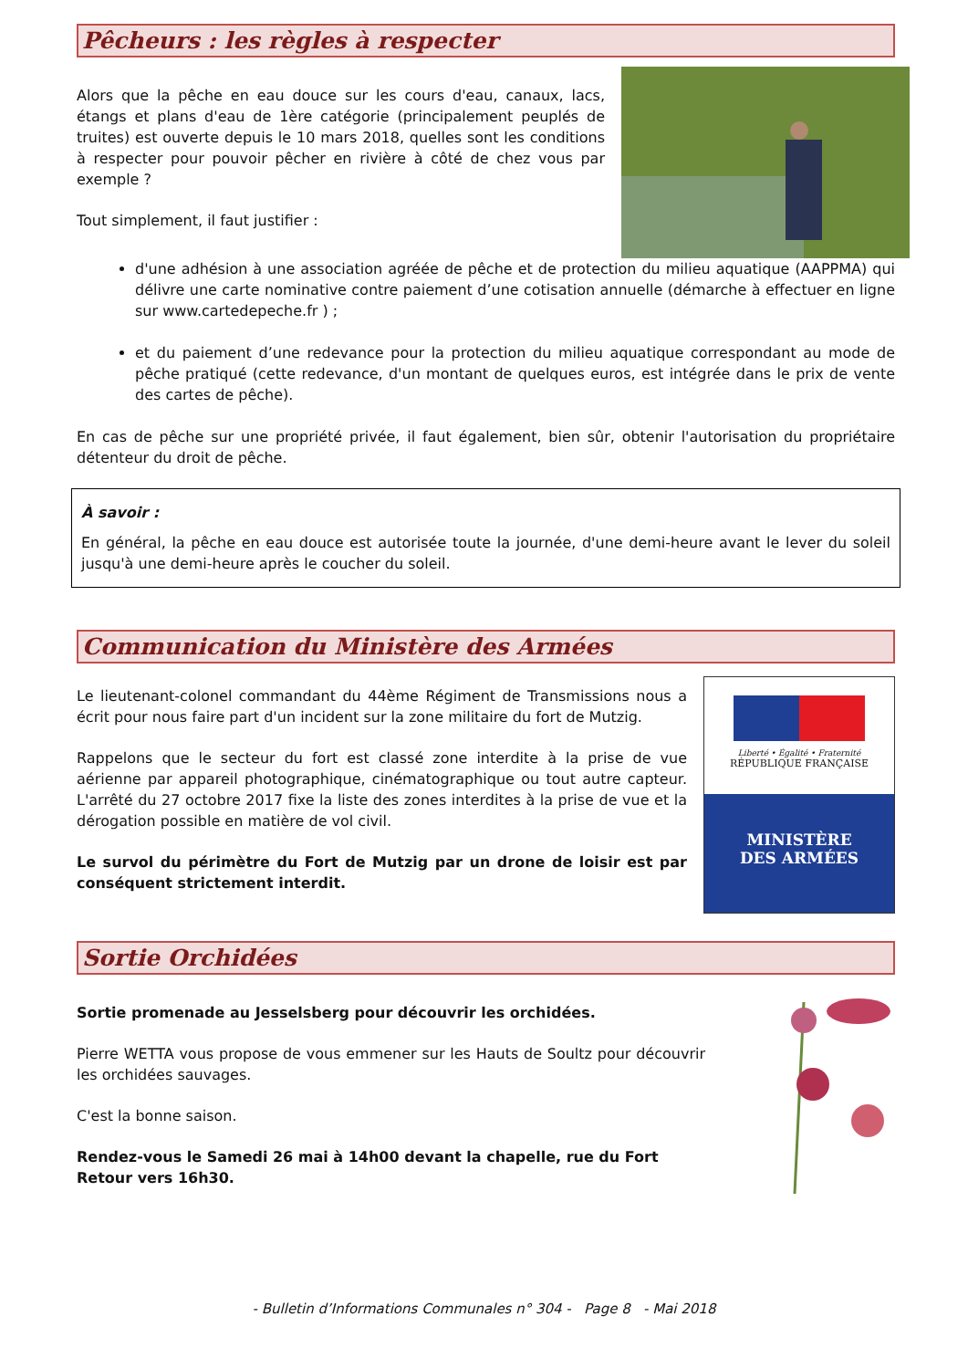Pêcheurs : les règles à respecter
Alors que la pêche en eau douce sur les cours d'eau, canaux, lacs, étangs et plans d'eau de 1ère catégorie (principalement peuplés de truites) est ouverte depuis le 10 mars 2018, quelles sont les conditions à respecter pour pouvoir pêcher en rivière à côté de chez vous par exemple ?
Tout simplement, il faut justifier :
d'une adhésion à une association agréée de pêche et de protection du milieu aquatique (AAPPMA) qui délivre une carte nominative contre paiement d’une cotisation annuelle (démarche à effectuer en ligne sur www.cartedepeche.fr ) ;
et du paiement d’une redevance pour la protection du milieu aquatique correspondant au mode de pêche pratiqué (cette redevance, d'un montant de quelques euros, est intégrée dans le prix de vente des cartes de pêche).
En cas de pêche sur une propriété privée, il faut également, bien sûr, obtenir l'autorisation du propriétaire détenteur du droit de pêche.
À savoir :
En général, la pêche en eau douce est autorisée toute la journée, d'une demi-heure avant le lever du soleil jusqu'à une demi-heure après le coucher du soleil.
Communication du Ministère des Armées
Le lieutenant-colonel commandant du 44ème Régiment de Transmissions nous a écrit pour nous faire part d'un incident sur la zone militaire du fort de Mutzig.
Rappelons que le secteur du fort est classé zone interdite à la prise de vue aérienne par appareil photographique, cinématographique ou tout autre capteur. L'arrêté du 27 octobre 2017 fixe la liste des zones interdites à la prise de vue et la dérogation possible en matière de vol civil.
Le survol du périmètre du Fort de Mutzig par un drone de loisir est par conséquent strictement interdit.
Liberté • Égalité • Fraternité
RÉPUBLIQUE FRANÇAISE
MINISTÈRE
DES ARMÉES
Sortie Orchidées
Sortie promenade au Jesselsberg pour découvrir les orchidées.
Pierre WETTA vous propose de vous emmener sur les Hauts de Soultz pour découvrir les orchidées sauvages.
C'est la bonne saison.
Rendez-vous le Samedi 26 mai à 14h00 devant la chapelle, rue du Fort
Retour vers 16h30.
- Bulletin d’Informations Communales n° 304 - Page 8 - Mai 2018